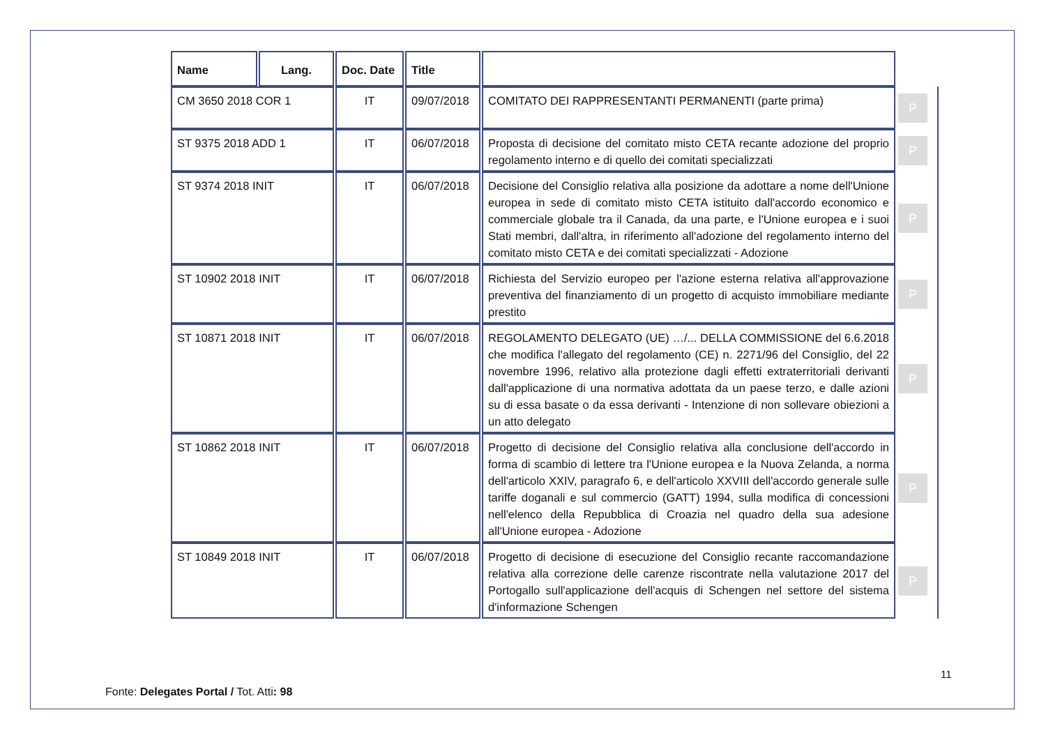| Name | Lang. | Doc. Date | Title | | |
| CM 3650 2018 COR 1 | | IT | 09/07/2018 | COMITATO DEI RAPPRESENTANTI PERMANENTI (parte prima) | P |
| ST 9375 2018 ADD 1 | | IT | 06/07/2018 | Proposta di decisione del comitato misto CETA recante adozione del proprio regolamento interno e di quello dei comitati specializzati | P |
| ST 9374 2018 INIT | | IT | 06/07/2018 | Decisione del Consiglio relativa alla posizione da adottare a nome dell'Unione europea in sede di comitato misto CETA istituito dall'accordo economico e commerciale globale tra il Canada, da una parte, e l'Unione europea e i suoi Stati membri, dall'altra, in riferimento all'adozione del regolamento interno del comitato misto CETA e dei comitati specializzati - Adozione | P |
| ST 10902 2018 INIT | | IT | 06/07/2018 | Richiesta del Servizio europeo per l'azione esterna relativa all'approvazione preventiva del finanziamento di un progetto di acquisto immobiliare mediante prestito | P |
| ST 10871 2018 INIT | | IT | 06/07/2018 | REGOLAMENTO DELEGATO (UE) …/... DELLA COMMISSIONE del 6.6.2018 che modifica l'allegato del regolamento (CE) n. 2271/96 del Consiglio, del 22 novembre 1996, relativo alla protezione dagli effetti extraterritoriali derivanti dall'applicazione di una normativa adottata da un paese terzo, e dalle azioni su di essa basate o da essa derivanti - Intenzione di non sollevare obiezioni a un atto delegato | P |
| ST 10862 2018 INIT | | IT | 06/07/2018 | Progetto di decisione del Consiglio relativa alla conclusione dell'accordo in forma di scambio di lettere tra l'Unione europea e la Nuova Zelanda, a norma dell'articolo XXIV, paragrafo 6, e dell'articolo XXVIII dell'accordo generale sulle tariffe doganali e sul commercio (GATT) 1994, sulla modifica di concessioni nell'elenco della Repubblica di Croazia nel quadro della sua adesione all'Unione europea - Adozione | P |
| ST 10849 2018 INIT | | IT | 06/07/2018 | Progetto di decisione di esecuzione del Consiglio recante raccomandazione relativa alla correzione delle carenze riscontrate nella valutazione 2017 del Portogallo sull'applicazione dell'acquis di Schengen nel settore del sistema d'informazione Schengen | P |
11
Fonte: Delegates Portal / Tot. Atti: 98